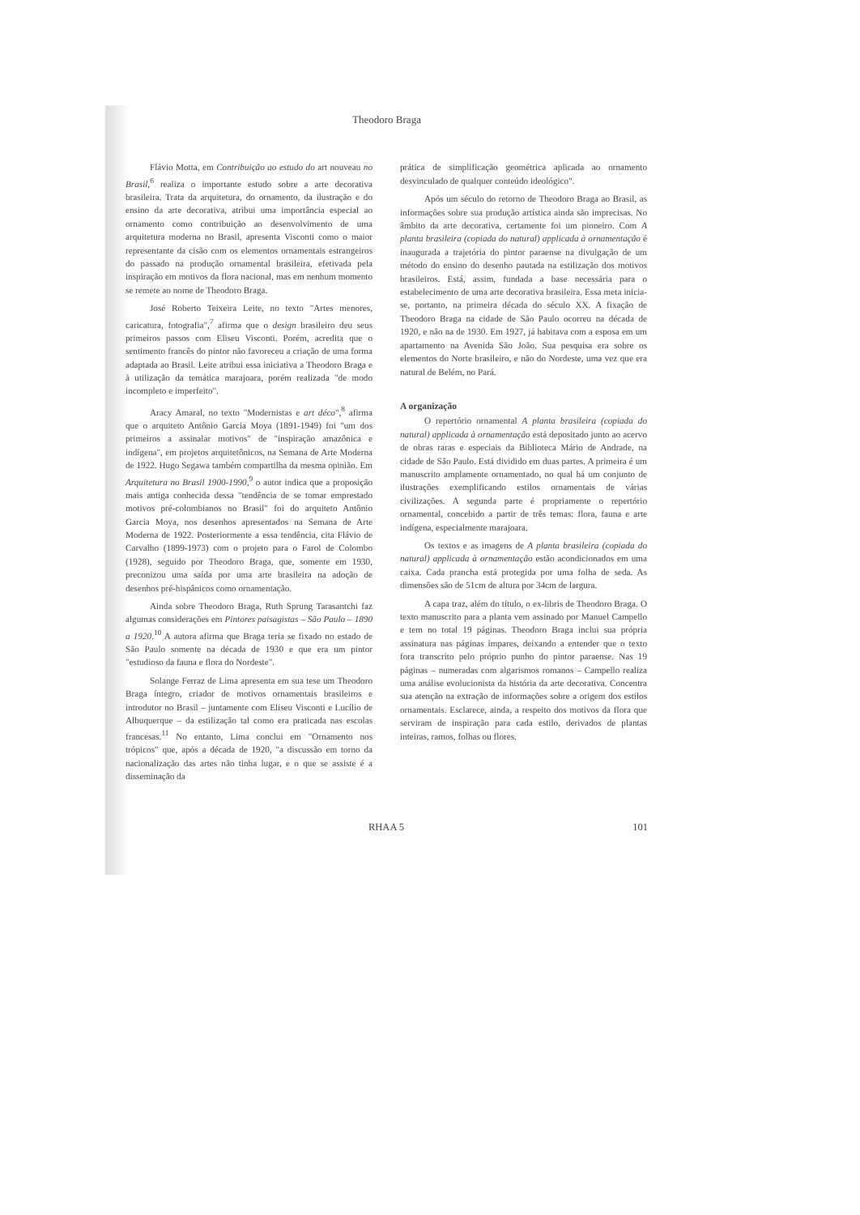Theodoro Braga
Flávio Motta, em Contribuição ao estudo do art nouveau no Brasil,<sup>6</sup> realiza o importante estudo sobre a arte decorativa brasileira. Trata da arquitetura, do ornamento, da ilustração e do ensino da arte decorativa, atribui uma importância especial ao ornamento como contribuição ao desenvolvimento de uma arquitetura moderna no Brasil, apresenta Visconti como o maior representante da cisão com os elementos ornamentais estrangeiros do passado na produção ornamental brasileira, efetivada pela inspiração em motivos da flora nacional, mas em nenhum momento se remete ao nome de Theodoro Braga.
José Roberto Teixeira Leite, no texto "Artes menores, caricatura, fotografia",<sup>7</sup> afirma que o design brasileiro deu seus primeiros passos com Eliseu Visconti. Porém, acredita que o sentimento francês do pintor não favoreceu a criação de uma forma adaptada ao Brasil. Leite atribui essa iniciativa a Theodoro Braga e à utilização da temática marajoara, porém realizada "de modo incompleto e imperfeito".
Aracy Amaral, no texto "Modernistas e art déco",<sup>8</sup> afirma que o arquiteto Antônio Garcia Moya (1891-1949) foi "um dos primeiros a assinalar motivos" de "inspiração amazônica e indígena", em projetos arquitetônicos, na Semana de Arte Moderna de 1922. Hugo Segawa também compartilha da mesma opinião. Em Arquitetura no Brasil 1900-1990,<sup>9</sup> o autor indica que a proposição mais antiga conhecida dessa "tendência de se tomar emprestado motivos pré-colombianos no Brasil" foi do arquiteto Antônio Garcia Moya, nos desenhos apresentados na Semana de Arte Moderna de 1922. Posteriormente a essa tendência, cita Flávio de Carvalho (1899-1973) com o projeto para o Farol de Colombo (1928), seguido por Theodoro Braga, que, somente em 1930, preconizou uma saída por uma arte brasileira na adoção de desenhos pré-hispânicos como ornamentação.
Ainda sobre Theodoro Braga, Ruth Sprung Tarasantchi faz algumas considerações em Pintores paisagistas – São Paulo – 1890 a 1920.<sup>10</sup> A autora afirma que Braga teria se fixado no estado de São Paulo somente na década de 1930 e que era um pintor "estudioso da fauna e flora do Nordeste".
Solange Ferraz de Lima apresenta em sua tese um Theodoro Braga íntegro, criador de motivos ornamentais brasileiros e introdutor no Brasil – juntamente com Eliseu Visconti e Lucílio de Albuquerque – da estilização tal como era praticada nas escolas francesas.<sup>11</sup> No entanto, Lima conclui em "Ornamento nos trópicos" que, após a década de 1920, "a discussão em torno da nacionalização das artes não tinha lugar, e o que se assiste é a disseminação da
prática de simplificação geométrica aplicada ao ornamento desvinculado de qualquer conteúdo ideológico".
Após um século do retorno de Theodoro Braga ao Brasil, as informações sobre sua produção artística ainda são imprecisas. No âmbito da arte decorativa, certamente foi um pioneiro. Com A planta brasileira (copiada do natural) applicada à ornamentação é inaugurada a trajetória do pintor paraense na divulgação de um método do ensino do desenho pautada na estilização dos motivos brasileiros. Está, assim, fundada a base necessária para o estabelecimento de uma arte decorativa brasileira. Essa meta inicia-se, portanto, na primeira década do século XX. A fixação de Theodoro Braga na cidade de São Paulo ocorreu na década de 1920, e não na de 1930. Em 1927, já habitava com a esposa em um apartamento na Avenida São João. Sua pesquisa era sobre os elementos do Norte brasileiro, e não do Nordeste, uma vez que era natural de Belém, no Pará.
A organização
O repertório ornamental A planta brasileira (copiada do natural) applicada à ornamentação está depositado junto ao acervo de obras raras e especiais da Biblioteca Mário de Andrade, na cidade de São Paulo. Está dividido em duas partes. A primeira é um manuscrito amplamente ornamentado, no qual há um conjunto de ilustrações exemplificando estilos ornamentais de várias civilizações. A segunda parte é propriamente o repertório ornamental, concebido a partir de três temas: flora, fauna e arte indígena, especialmente marajoara.
Os textos e as imagens de A planta brasileira (copiada do natural) applicada à ornamentação estão acondicionados em uma caixa. Cada prancha está protegida por uma folha de seda. As dimensões são de 51cm de altura por 34cm de largura.
A capa traz, além do título, o ex-libris de Theodoro Braga. O texto manuscrito para a planta vem assinado por Manuel Campello e tem no total 19 páginas. Theodoro Braga inclui sua própria assinatura nas páginas ímpares, deixando a entender que o texto fora transcrito pelo próprio punho do pintor paraense. Nas 19 páginas – numeradas com algarismos romanos – Campello realiza uma análise evolucionista da história da arte decorativa. Concentra sua atenção na extração de informações sobre a origem dos estilos ornamentais. Esclarece, ainda, a respeito dos motivos da flora que serviram de inspiração para cada estilo, derivados de plantas inteiras, ramos, folhas ou flores.
RHAA 5 101